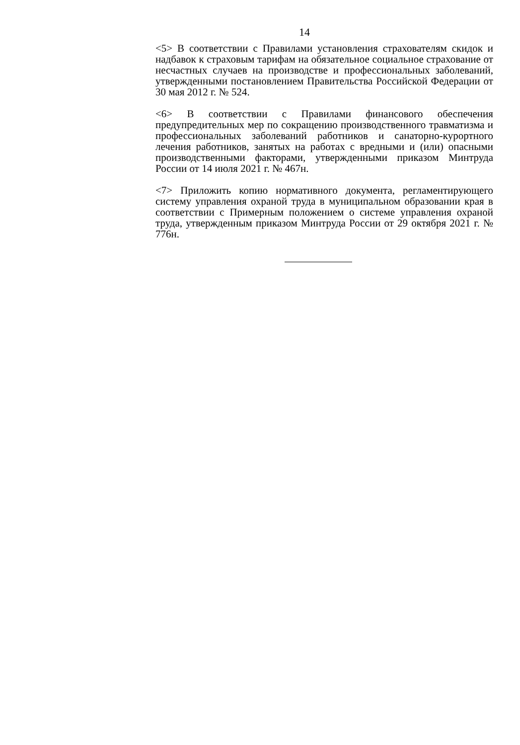14
<5> В соответствии с Правилами установления страхователям скидок и надбавок к страховым тарифам на обязательное социальное страхование от несчастных случаев на производстве и профессиональных заболеваний, утвержденными постановлением Правительства Российской Федерации от 30 мая 2012 г. № 524.
<6> В соответствии с Правилами финансового обеспечения предупредительных мер по сокращению производственного травматизма и профессиональных заболеваний работников и санаторно-курортного лечения работников, занятых на работах с вредными и (или) опасными производственными факторами, утвержденными приказом Минтруда России от 14 июля 2021 г. № 467н.
<7> Приложить копию нормативного документа, регламентирующего систему управления охраной труда в муниципальном образовании края в соответствии с Примерным положением о системе управления охраной труда, утвержденным приказом Минтруда России от 29 октября 2021 г. № 776н.